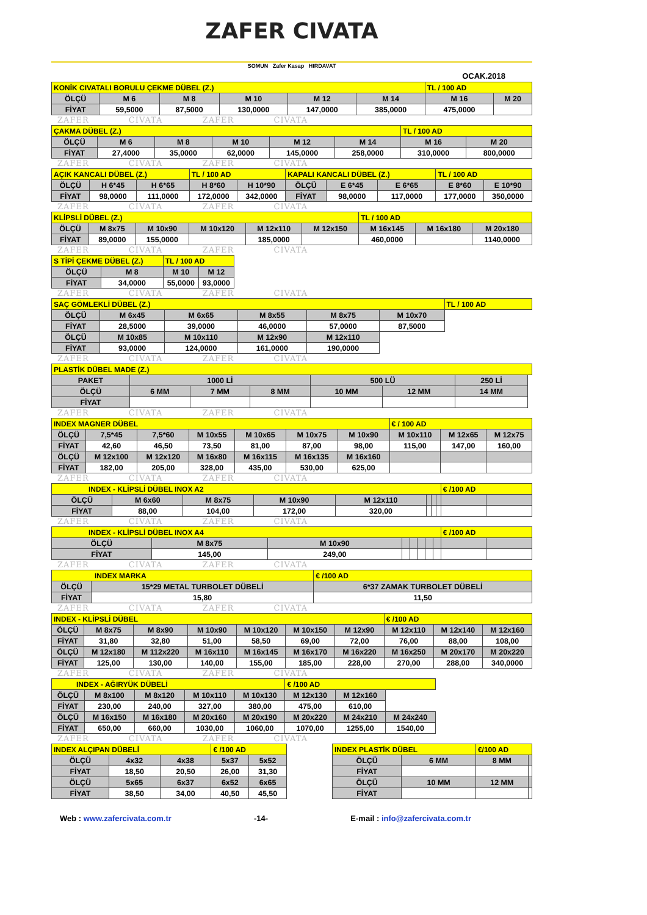ZAFER CIVATA
SOMUN Zafer Kasap HIRDAVAT
OCAK.2018
| KONİK CIVATALI BORULU ÇEKME DÜBEL (Z.) | | | | | | TL / 100 AD | |
| ÖLÇÜ | M 6 | M 8 | M 10 | M 12 | M 14 | M 16 | M 20 |
| FİYAT | 59,5000 | 87,5000 | 130,0000 | 147,0000 | 385,0000 | 475,0000 | |
ZAFER CIVATA ZAFER CIVATA
| ÇAKMA DÜBEL (Z.) | | | | | | TL / 100 AD | |
| ÖLÇÜ | M 6 | M 8 | M 10 | M 12 | M 14 | M 16 | M 20 |
| FİYAT | 27,4000 | 35,0000 | 62,0000 | 145,0000 | 258,0000 | 310,0000 | 800,0000 |
ZAFER CIVATA ZAFER CIVATA
| AÇIK KANCALI DÜBEL (Z.) | | | TL / 100 AD | | KAPALI KANCALI DÜBEL (Z.) | | | TL / 100 AD | |
| ÖLÇÜ | H 6*45 | H 6*65 | H 8*60 | H 10*90 | ÖLÇÜ | E 6*45 | E 6*65 | E 8*60 | E 10*90 |
| FİYAT | 98,0000 | 111,0000 | 172,0000 | 342,0000 | FİYAT | 98,0000 | 117,0000 | 177,0000 | 350,0000 |
ZAFER CIVATA ZAFER CIVATA
| KLİPSLİ DÜBEL (Z.) | | | | | | TL / 100 AD | | |
| ÖLÇÜ | M 8x75 | M 10x90 | M 10x120 | M 12x110 | M 12x150 | M 16x145 | M 16x180 | M 20x180 |
| FİYAT | 89,0000 | 155,0000 | | 185,0000 | | 460,0000 | | 1140,0000 |
ZAFER CIVATA ZAFER CIVATA
| S TİPİ ÇEKME DÜBEL (Z.) | | TL / 100 AD | |
| ÖLÇÜ | M 8 | M 10 | M 12 |
| FİYAT | 34,0000 | 55,0000 | 93,0000 |
ZAFER CIVATA ZAFER CIVATA
| SAÇ GÖMLEKLİ DÜBEL (Z.) | | | | | | TL / 100 AD |
| ÖLÇÜ | M 6x45 | M 6x65 | M 8x55 | M 8x75 | M 10x70 | |
| FİYAT | 28,5000 | 39,0000 | 46,0000 | 57,0000 | 87,5000 | |
| ÖLÇÜ | M 10x85 | M 10x110 | M 12x90 | M 12x110 | | |
| FİYAT | 93,0000 | 124,0000 | 161,0000 | 190,0000 | | |
ZAFER CIVATA ZAFER CIVATA
| PLASTİK DÜBEL MADE (Z.) | | | | | | | |
| PAKET | 1000 Lİ | | | 500 LÜ | | 250 Lİ | |
| ÖLÇÜ | 6 MM | 7 MM | 8 MM | 10 MM | 12 MM | 14 MM | |
| FİYAT | | | | | | | |
ZAFER CIVATA ZAFER CIVATA
| INDEX MAGNER DÜBEL | | | | | | | € / 100 AD | | |
| ÖLÇÜ | 7,5*45 | 7,5*60 | M 10x55 | M 10x65 | M 10x75 | M 10x90 | M 10x110 | M 12x65 | M 12x75 |
| FİYAT | 42,60 | 46,50 | 73,50 | 81,00 | 87,00 | 98,00 | 115,00 | 147,00 | 160,00 |
| ÖLÇÜ | M 12x100 | M 12x120 | M 16x80 | M 16x115 | M 16x135 | M 16x160 | | | |
| FİYAT | 182,00 | 205,00 | 328,00 | 435,00 | 530,00 | 625,00 | | | |
ZAFER CIVATA ZAFER CIVATA
| INDEX - KLİPSLİ DÜBEL INOX A2 | | | | | | | | € /100 AD | |
| ÖLÇÜ | M 6x60 | M 8x75 | M 10x90 | M 12x110 | | | | | |
| FİYAT | 88,00 | 104,00 | 172,00 | 320,00 | | | | | |
ZAFER CIVATA ZAFER CIVATA
| INDEX - KLİPSLİ DÜBEL INOX A4 | | | | | | | | € /100 AD | |
| ÖLÇÜ | M 8x75 | M 10x90 | | | | | | | |
| FİYAT | 145,00 | 249,00 | | | | | | | |
ZAFER CIVATA ZAFER CIVATA
| INDEX MARKA | | € /100 AD |
| ÖLÇÜ | 15*29 METAL TURBOLET DÜBELİ | 6*37 ZAMAK TURBOLET DÜBELİ |
| FİYAT | 15,80 | 11,50 |
ZAFER CIVATA ZAFER CIVATA
| INDEX - KLİPSLİ DÜBEL | | | | | | | € /100 AD | | |
| ÖLÇÜ | M 8x75 | M 8x90 | M 10x90 | M 10x120 | M 10x150 | M 12x90 | M 12x110 | M 12x140 | M 12x160 |
| FİYAT | 31,80 | 32,80 | 51,00 | 58,50 | 69,00 | 72,00 | 76,00 | 88,00 | 108,00 |
| ÖLÇÜ | M 12x180 | M 112x220 | M 16x110 | M 16x145 | M 16x170 | M 16x220 | M 16x250 | M 20x170 | M 20x220 |
| FİYAT | 125,00 | 130,00 | 140,00 | 155,00 | 185,00 | 228,00 | 270,00 | 288,00 | 340,0000 |
ZAFER CIVATA ZAFER CIVATA
| INDEX - AĞIRYÜK DÜBELİ | | | | | € /100 AD | | |
| ÖLÇÜ | M 8x100 | M 8x120 | M 10x110 | M 10x130 | M 12x130 | M 12x160 | |
| FİYAT | 230,00 | 240,00 | 327,00 | 380,00 | 475,00 | 610,00 | |
| ÖLÇÜ | M 16x150 | M 16x180 | M 20x160 | M 20x190 | M 20x220 | M 24x210 | M 24x240 |
| FİYAT | 650,00 | 660,00 | 1030,00 | 1060,00 | 1070,00 | 1255,00 | 1540,00 |
ZAFER CIVATA ZAFER CIVATA
| INDEX ALÇIPAN DÜBELİ | | | € /100 AD | |
| ÖLÇÜ | 4x32 | 4x38 | 5x37 | 5x52 |
| FİYAT | 18,50 | 20,50 | 26,00 | 31,30 |
| ÖLÇÜ | 5x65 | 6x37 | 6x52 | 6x65 |
| FİYAT | 38,50 | 34,00 | 40,50 | 45,50 |
| INDEX PLASTİK DÜBEL | | €/100 AD | |
| ÖLÇÜ | 6 MM | 8 MM | |
| FİYAT | | | |
| ÖLÇÜ | 10 MM | 12 MM | |
| FİYAT | | | |
Web : www.zafercivata.com.tr -14- E-mail : info@zafercivata.com.tr